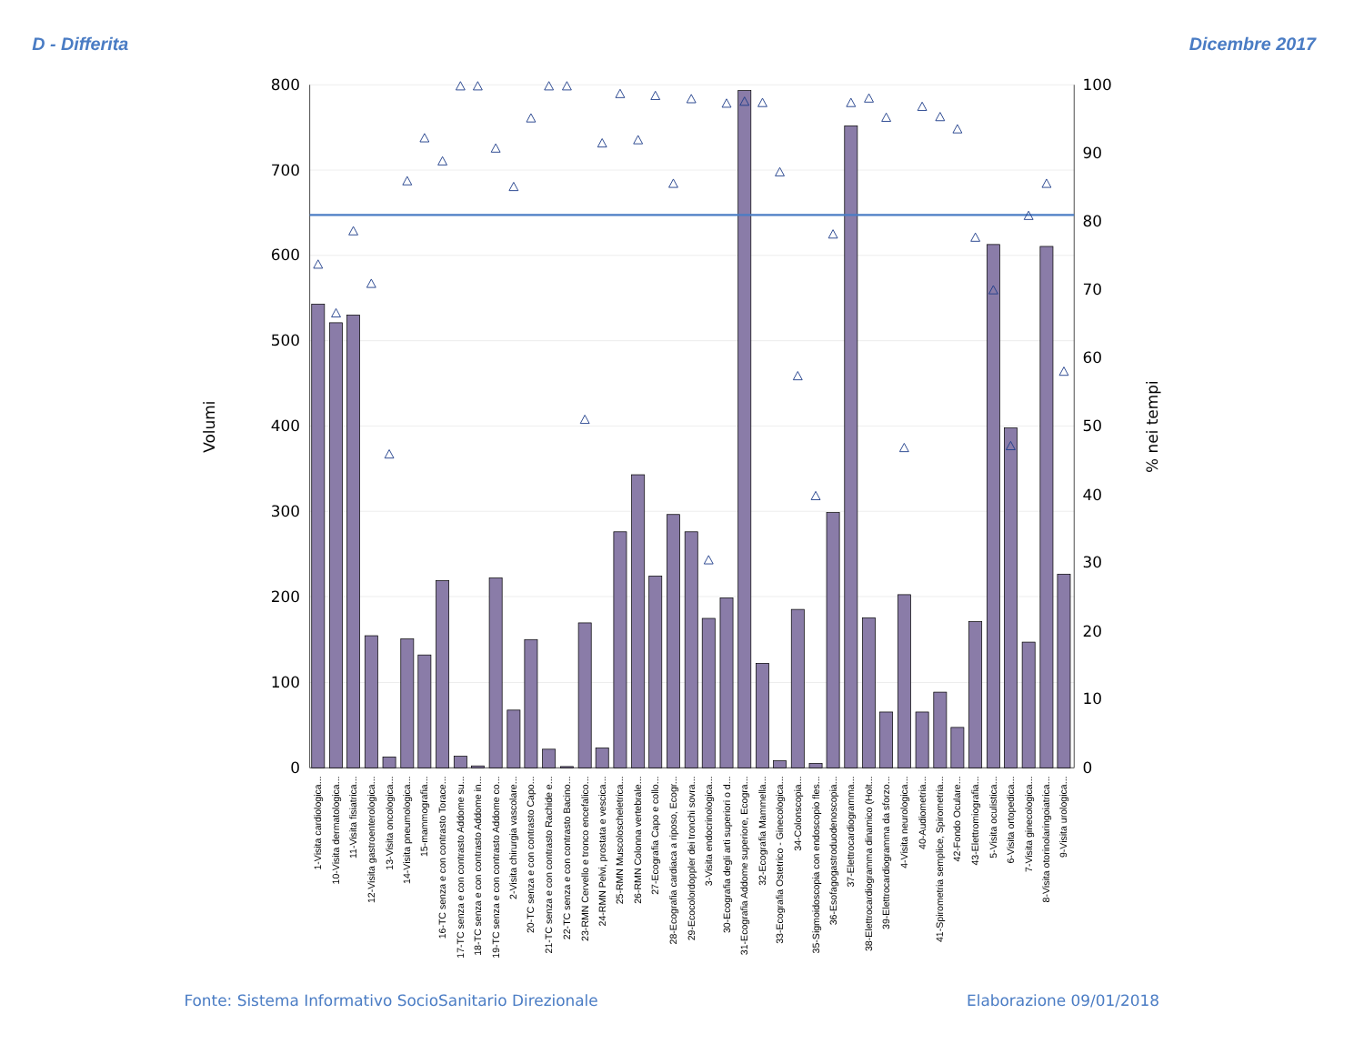D - Differita
Dicembre 2017
800
700
600
500
400
300
200
100
0
100
90
80
70
60
50
40
30
20
10
0
Volumi
% nei tempi
1-Visita cardiologica...
10-Visita dermatologica...
11-Visita fisiatrica...
12-Visita gastroenterologica...
13-Visita oncologica...
14-Visita pneumologica...
15-mammografia...
16-TC senza e con contrasto Torace...
17-TC senza e con contrasto Addome su...
18-TC senza e con contrasto Addome in...
19-TC senza e con contrasto Addome co...
2-Visita chirurgia vascolare...
20-TC senza e con contrasto Capo...
21-TC senza e con contrasto Rachide e...
22-TC senza e con contrasto Bacino...
23-RMN Cervello e tronco encefalico...
24-RMN Pelvi, prostata e vescica...
25-RMN Muscoloscheletrica...
26-RMN Colonna vertebrale...
27-Ecografia Capo e collo...
28-Ecografia cardiaca a riposo, Ecogr...
29-Ecocolordoppler dei tronchi sovra...
3-Visita endocrinologica...
30-Ecografia degli arti superiori o d...
31-Ecografia Addome superiore, Ecogra...
32-Ecografia Mammella...
33-Ecografia Ostetrico - Ginecologica...
34-Colonscopia...
35-Sigmoidoscopia con endoscopio fles...
36-Esofagogastroduodenoscopia...
37-Elettrocardiogramma...
38-Elettrocardiogramma dinamico (Holt...
39-Elettrocardiogramma da sforzo...
4-Visita neurologica...
40-Audiometria...
41-Spirometria semplice, Spirometria...
42-Fondo Oculare...
43-Elettromiografia...
5-Visita oculistica...
6-Visita ortopedica...
7-Visita ginecologica...
8-Visita otorinolaringoiatrica...
9-Visita urologica...
Fonte: Sistema Informativo SocioSanitario Direzionale
Elaborazione 09/01/2018